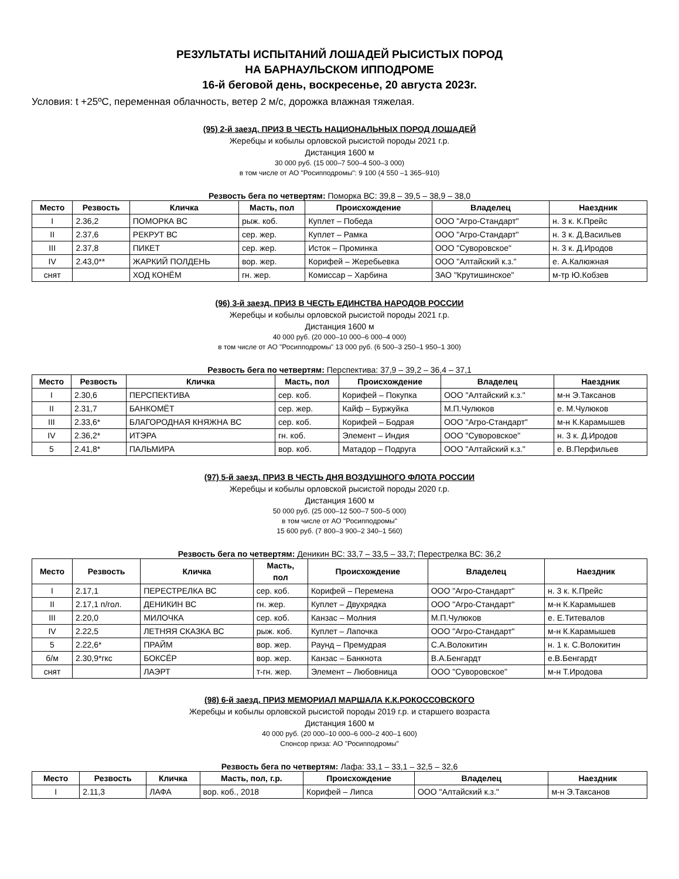РЕЗУЛЬТАТЫ ИСПЫТАНИЙ ЛОШАДЕЙ РЫСИСТЫХ ПОРОД
НА БАРНАУЛЬСКОМ ИППОДРОМЕ
16-й беговой день, воскресенье, 20 августа 2023г.
Условия: t +25ºС, переменная облачность, ветер 2 м/с, дорожка влажная тяжелая.
(95) 2-й заезд. ПРИЗ В ЧЕСТЬ НАЦИОНАЛЬНЫХ ПОРОД ЛОШАДЕЙ
Жеребцы и кобылы орловской рысистой породы 2021 г.р.
Дистанция 1600 м
30 000 руб. (15 000–7 500–4 500–3 000)
в том числе от АО "Росипподромы": 9 100 (4 550 –1 365–910)
Резвость бега по четвертям: Поморка ВС: 39,8 – 39,5 – 38,9 – 38,0
| Место | Резвость | Кличка | Масть, пол | Происхождение | Владелец | Наездник |
| --- | --- | --- | --- | --- | --- | --- |
| I | 2.36,2 | ПОМОРКА ВС | рыж. коб. | Куплет – Победа | ООО "Агро-Стандарт" | н. 3 к. К.Прейс |
| II | 2.37,6 | РЕКРУТ ВС | сер. жер. | Куплет – Рамка | ООО "Агро-Стандарт" | н. 3 к. Д.Васильев |
| III | 2.37,8 | ПИКЕТ | сер. жер. | Исток – Проминка | ООО "Суворовское" | н. 3 к. Д.Иродов |
| IV | 2.43,0** | ЖАРКИЙ ПОЛДЕНЬ | вор. жер. | Корифей – Жеребьевка | ООО "Алтайский к.з." | е. А.Калюжная |
| снят | | ХОД КОНЁМ | гн. жер. | Комиссар – Харбина | ЗАО "Крутишинское" | м-тр Ю.Кобзев |
(96) 3-й заезд. ПРИЗ В ЧЕСТЬ ЕДИНСТВА НАРОДОВ РОССИИ
Жеребцы и кобылы орловской рысистой породы 2021 г.р.
Дистанция 1600 м
40 000 руб. (20 000–10 000–6 000–4 000)
в том числе от АО "Росипподромы" 13 000 руб. (6 500–3 250–1 950–1 300)
Резвость бега по четвертям: Перспектива: 37,9 – 39,2 – 36,4 – 37,1
| Место | Резвость | Кличка | Масть, пол | Происхождение | Владелец | Наездник |
| --- | --- | --- | --- | --- | --- | --- |
| I | 2.30,6 | ПЕРСПЕКТИВА | сер. коб. | Корифей – Покупка | ООО "Алтайский к.з." | м-н Э.Таксанов |
| II | 2.31,7 | БАНКОМЁТ | сер. жер. | Кайф – Буржуйка | М.П.Чулюков | е. М.Чулюков |
| III | 2.33,6* | БЛАГОРОДНАЯ КНЯЖНА ВС | сер. коб. | Корифей – Бодрая | ООО "Агро-Стандарт" | м-н К.Карамышев |
| IV | 2.36,2* | ИТЭРА | гн. коб. | Элемент – Индия | ООО "Суворовское" | н. 3 к. Д.Иродов |
| 5 | 2.41,8* | ПАЛЬМИРА | вор. коб. | Матадор – Подруга | ООО "Алтайский к.з." | е. В.Перфильев |
(97) 5-й заезд. ПРИЗ В ЧЕСТЬ ДНЯ ВОЗДУШНОГО ФЛОТА РОССИИ
Жеребцы и кобылы орловской рысистой породы 2020 г.р.
Дистанция 1600 м
50 000 руб. (25 000–12 500–7 500–5 000)
в том числе от АО "Росипподромы"
15 600 руб. (7 800–3 900–2 340–1 560)
Резвость бега по четвертям: Деникин ВС: 33,7 – 33,5 – 33,7; Перестрелка ВС: 36,2
| Место | Резвость | Кличка | Масть, пол | Происхождение | Владелец | Наездник |
| --- | --- | --- | --- | --- | --- | --- |
| I | 2.17,1 | ПЕРЕСТРЕЛКА ВС | сер. коб. | Корифей – Перемена | ООО "Агро-Стандарт" | н. 3 к. К.Прейс |
| II | 2.17,1 п/гол. | ДЕНИКИН ВС | гн. жер. | Куплет – Двухрядка | ООО "Агро-Стандарт" | м-н К.Карамышев |
| III | 2.20,0 | МИЛОЧКА | сер. коб. | Канзас – Молния | М.П.Чулюков | е. Е.Титевалов |
| IV | 2.22,5 | ЛЕТНЯЯ СКАЗКА ВС | рыж. коб. | Куплет – Лапочка | ООО "Агро-Стандарт" | м-н К.Карамышев |
| 5 | 2.22,6* | ПРАЙМ | вор. жер. | Раунд – Премудрая | С.А.Волокитин | н. 1 к. С.Волокитин |
| б/м | 2.30,9*гкс | БОКСЁР | вор. жер. | Канзас – Банкнота | В.А.Бенгардт | е.В.Бенгардт |
| снят | | ЛАЭРТ | т-гн. жер. | Элемент – Любовница | ООО "Суворовское" | м-н Т.Иродова |
(98) 6-й заезд. ПРИЗ МЕМОРИАЛ МАРШАЛА К.К.РОКОССОВСКОГО
Жеребцы и кобылы орловской рысистой породы 2019 г.р. и старшего возраста
Дистанция 1600 м
40 000 руб. (20 000–10 000–6 000–2 400–1 600)
Спонсор приза: АО "Росипподромы"
Резвость бега по четвертям: Лафа: 33,1 – 33,1 – 32,5 – 32,6
| Место | Резвость | Кличка | Масть, пол, г.р. | Происхождение | Владелец | Наездник |
| --- | --- | --- | --- | --- | --- | --- |
| I | 2.11,3 | ЛАФА | вор. коб., 2018 | Корифей – Липса | ООО "Алтайский к.з." | м-н Э.Таксанов |